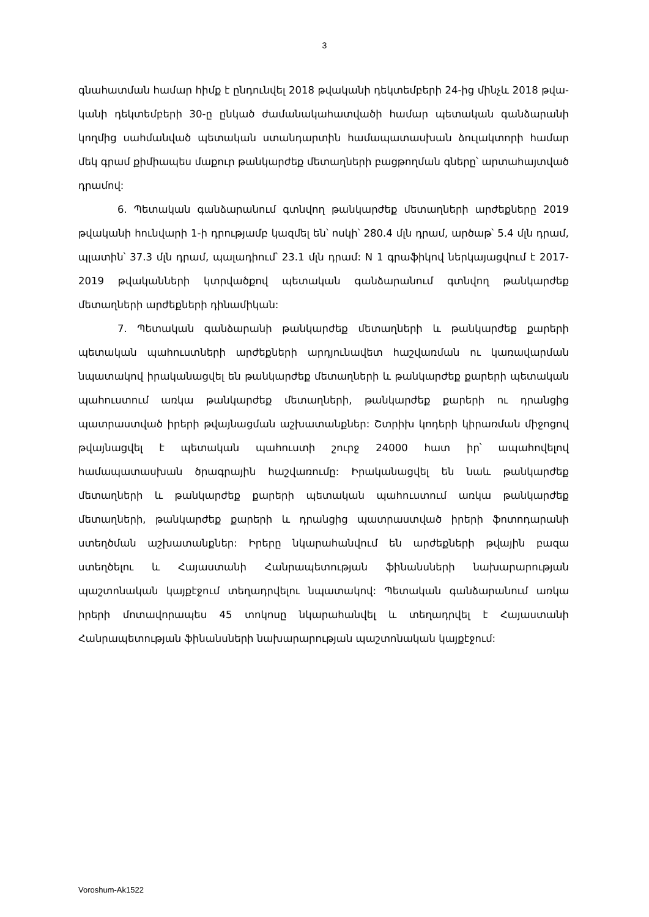3
գնահատման համար հիմք է ընդունվել 2018 թվականի դեկտեմբերի 24-ից մինչև 2018 թվա­կանի դեկտեմբերի 30-ը ընկած ժամանակահատվածի համար պետական գանձարանի կողմից սահմանված պետական ստանդարտին համապատասխան ձուլակտորի համար մեկ գրամ քիմիապես մաքուր թանկարժեք մետաղների բացթողման գները՝ արտահայտված դրամով:
6. Պետական գանձարանում գտնվող թանկարժեք մետաղների արժեքները 2019 թվա­կանի հունվարի 1-ի դրությամբ կազմել են՝ ոսկի՝ 280.4 մլն դրամ, արծաթ՝ 5.4 մլն դրամ, պլատին՝ 37.3 մլն դրամ, պալադիում՝ 23.1 մլն դրամ: N 1 գրաֆիկով ներկայացվում է 2017-2019 թվականների կտրվածքով պետական գանձարանում գտնվող թանկարժեք մետաղների արժեքների դինամիկան:
7. Պետական գանձարանի թանկարժեք մետաղների և թանկարժեք քարերի պետական պահուստների արժեքների արդյունավետ հաշվառման ու կառավարման նպատակով իրականացվել են թանկարժեք մետաղների և թանկարժեք քարերի պետական պահուստում առկա թանկարժեք մետաղների, թանկարժեք քարերի ու դրանցից պատրաստված իրերի թվայնացման աշխատանքներ: Շտրիխ կոդերի կիրառման միջոցով թվայնացվել է պետական պահուստի շուրջ 24000 հատ իր՝ ապահովելով համապատասխան ծրագրային հաշվառումը: Իրականացվել են նաև թանկարժեք մետաղների և թանկարժեք քարերի պետական պահուստում առկա թանկարժեք մետաղների, թանկարժեք քարերի և դրանցից պատրաստված իրերի ֆոտոդարանի ստեղծման աշխատանքներ: Իրերը նկարահանվում են արժեքների թվային բազա ստեղծելու և Հայաստանի Հանրապետության ֆինանսների նախարարու­թյան պաշտոնական կայքէջում տեղադրվելու նպատակով: Պետական գանձարանում առկա իրերի մոտավորապես 45 տոկոսը նկարահանվել և տեղադրվել է Հայաստանի Հանրապետության ֆինանսների նախարարության պաշտոնական կայքէջում:
Voroshum-Ak1522